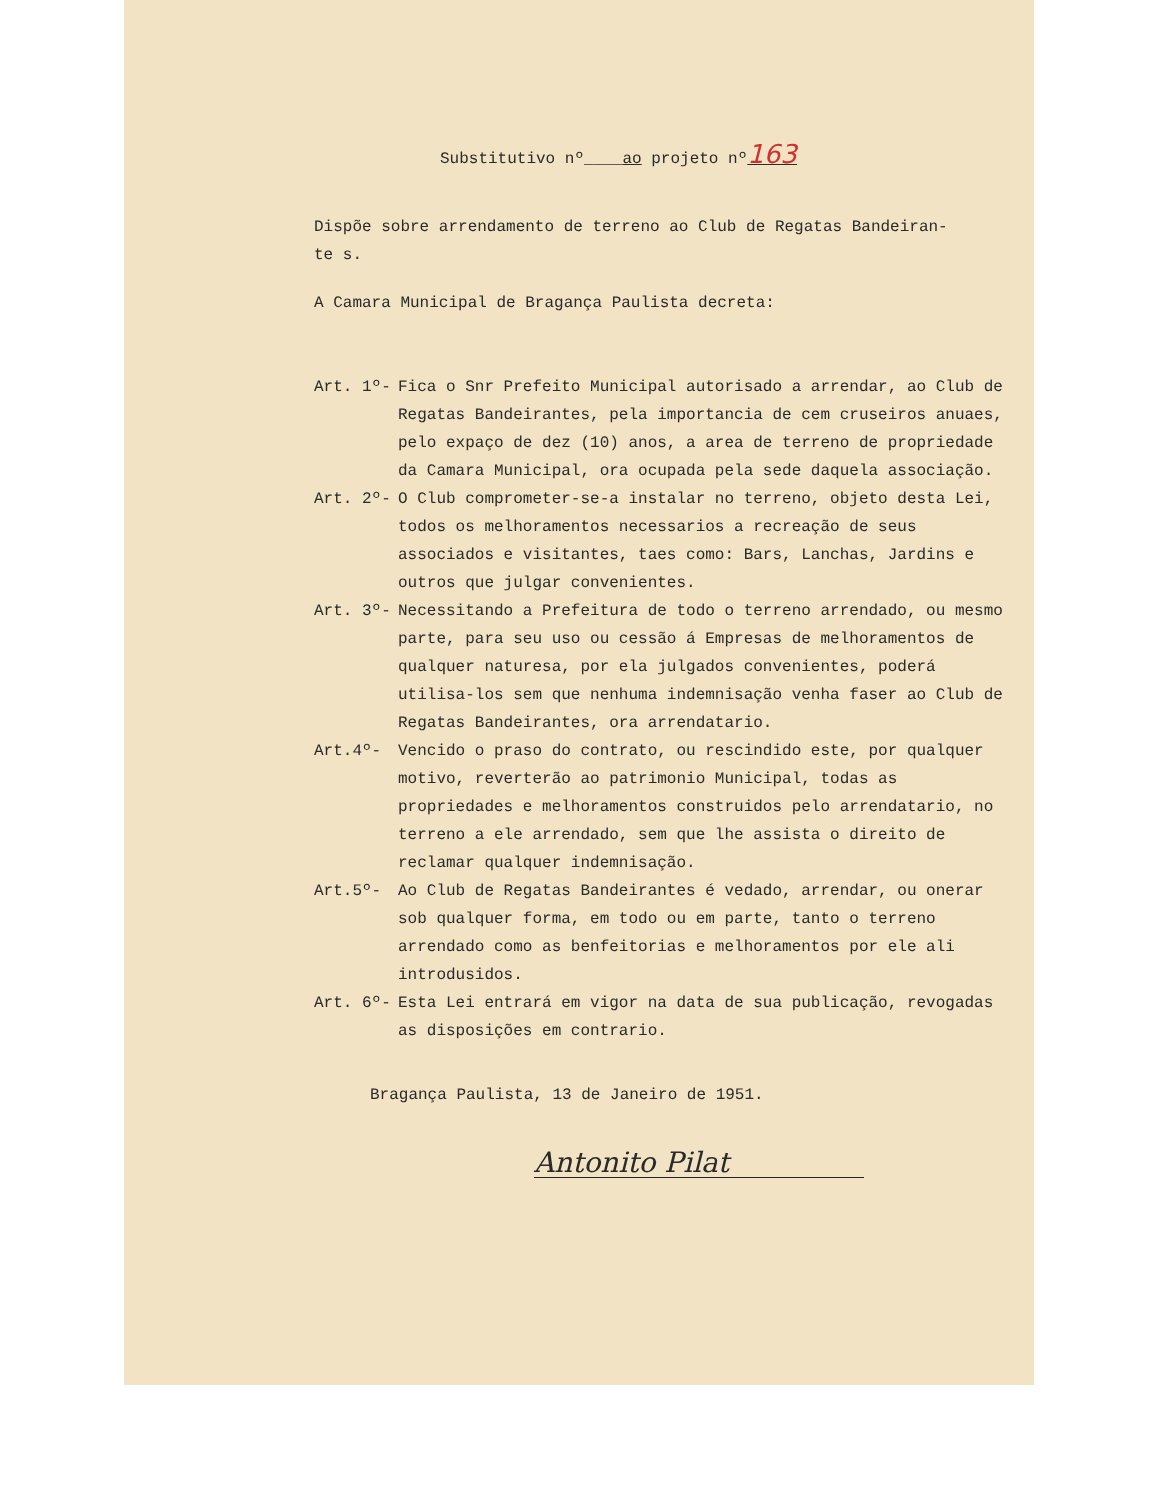Substitutivo nº____ao projeto nº163
Dispõe sobre arrendamento de terreno ao Club de Regatas Bandeiran-
te s.
A Camara Municipal de Bragança Paulista decreta:
Art. 1º- Fica o Snr Prefeito Municipal autorisado a arrendar, ao Club de Regatas Bandeirantes, pela importancia de cem cruseiros anuaes, pelo expaço de dez (10) anos, a area de terreno de propriedade da Camara Municipal, ora ocupada pela sede daquela associação.
Art. 2º- O Club comprometer-se-a instalar no terreno, objeto desta Lei, todos os melhoramentos necessarios a recreação de seus associados e visitantes, taes como: Bars, Lanchas, Jardins e outros que julgar convenientes.
Art. 3º- Necessitando a Prefeitura de todo o terreno arrendado, ou mesmo parte, para seu uso ou cessão á Empresas de melhoramentos de qualquer naturesa, por ela julgados convenientes, poderá utilisa-los sem que nenhuma indemnisação venha faser ao Club de Regatas Bandeirantes, ora arrendatario.
Art.4º- Vencido o praso do contrato, ou rescindido este, por qualquer motivo, reverterão ao patrimonio Municipal, todas as propriedades e melhoramentos construidos pelo arrendatario, no terreno a ele arrendado, sem que lhe assista o direito de reclamar qualquer indemnisação.
Art.5º- Ao Club de Regatas Bandeirantes é vedado, arrendar, ou onerar sob qualquer forma, em todo ou em parte, tanto o terreno arrendado como as benfeitorias e melhoramentos por ele ali introdusidos.
Art. 6º- Esta Lei entrará em vigor na data de sua publicação, revogadas as disposições em contrario.
Bragança Paulista, 13 de Janeiro de 1951.
Antonito Pilat